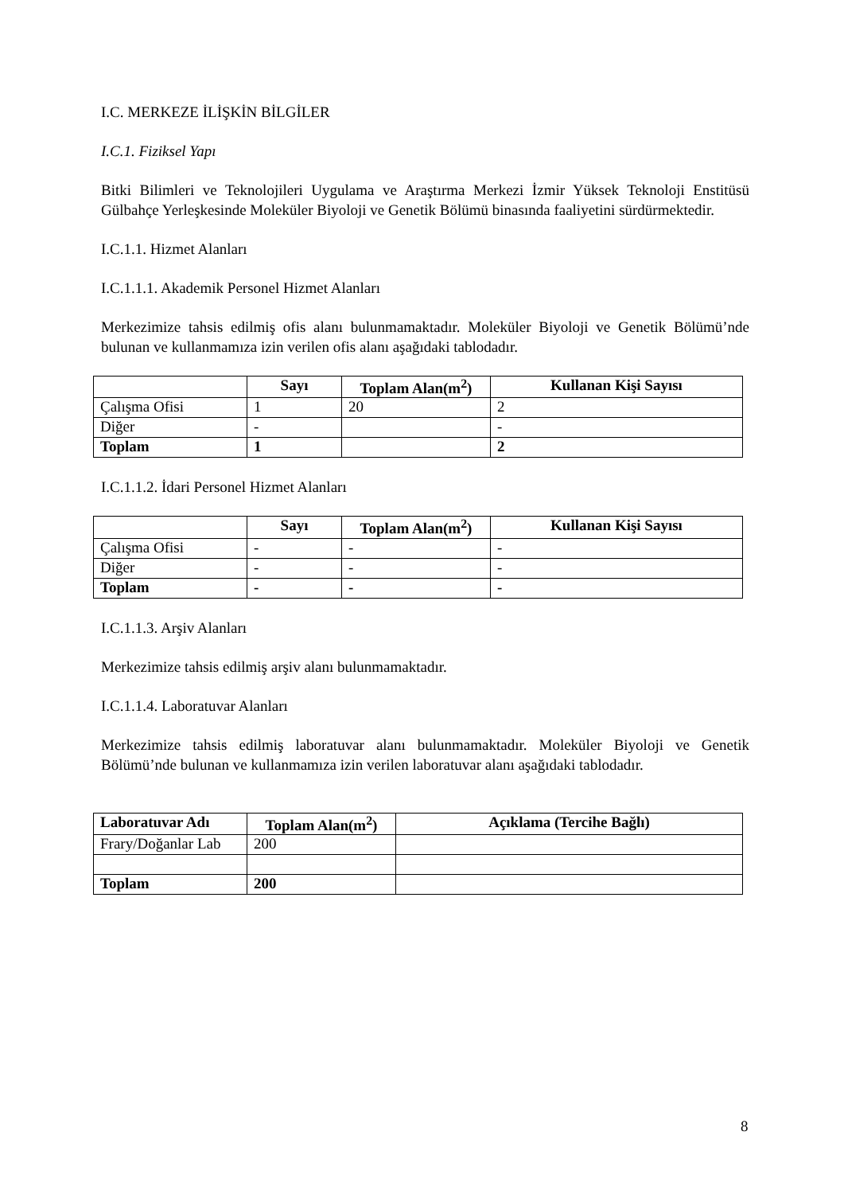I.C. MERKEZE İLİŞKİN BİLGİLER
I.C.1. Fiziksel Yapı
Bitki Bilimleri ve Teknolojileri Uygulama ve Araştırma Merkezi İzmir Yüksek Teknoloji Enstitüsü Gülbahçe Yerleşkesinde Moleküler Biyoloji ve Genetik Bölümü binasında faaliyetini sürdürmektedir.
I.C.1.1. Hizmet Alanları
I.C.1.1.1. Akademik Personel Hizmet Alanları
Merkezimize tahsis edilmiş ofis alanı bulunmamaktadır. Moleküler Biyoloji ve Genetik Bölümü’nde bulunan ve kullanmamıza izin verilen ofis alanı aşağıdaki tablodadır.
| | Sayı | Toplam Alan(m<sup>2</sup>) | Kullanan Kişi Sayısı |
| --- | --- | --- | --- |
| Çalışma Ofisi | 1 | 20 | 2 |
| Diğer | - | | - |
| Toplam | 1 | | 2 |
I.C.1.1.2. İdari Personel Hizmet Alanları
| | Sayı | Toplam Alan(m<sup>2</sup>) | Kullanan Kişi Sayısı |
| --- | --- | --- | --- |
| Çalışma Ofisi | - | - | - |
| Diğer | - | - | - |
| Toplam | - | - | - |
I.C.1.1.3. Arşiv Alanları
Merkezimize tahsis edilmiş arşiv alanı bulunmamaktadır.
I.C.1.1.4. Laboratuvar Alanları
Merkezimize tahsis edilmiş laboratuvar alanı bulunmamaktadır. Moleküler Biyoloji ve Genetik Bölümü’nde bulunan ve kullanmamıza izin verilen laboratuvar alanı aşağıdaki tablodadır.
| Laboratuvar Adı | Toplam Alan(m<sup>2</sup>) | Açıklama (Tercihe Bağlı) |
| --- | --- | --- |
| Frary/Doğanlar Lab | 200 | |
| Toplam | 200 | |
8